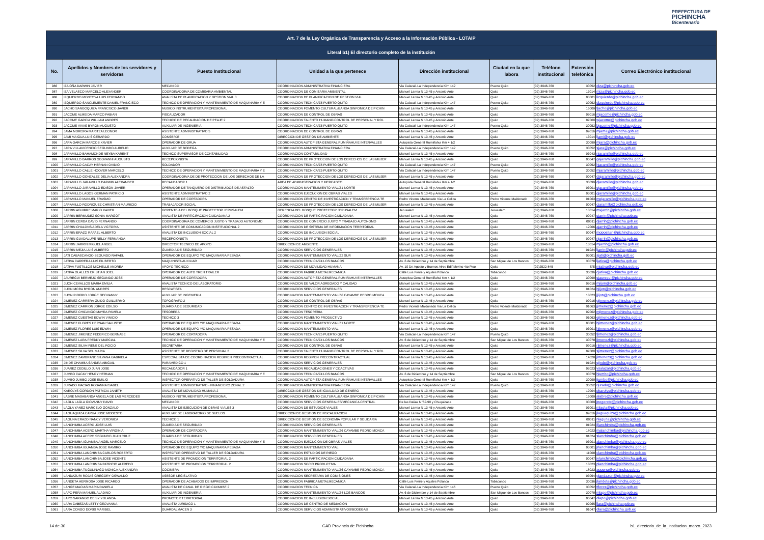PREFECTURA DE
PICHINCHA
Bicentenario
| Art. 7 de la Ley Orgánica de Transparencia y Acceso a la Información Pública - LOTAIP | | | | | | | | |
| --- | --- | --- | --- | --- | --- | --- | --- | --- |
| Literal b1) El directorio completo de la institución | | | | | | | | |
| No. | Apellidos y Nombres de los servidores y servidoras | Puesto Institucional | Unidad a la que pertenece | Dirección institucional | Ciudad en la que labora | Teléfono institucional | Extensión telefónica | Correo Electrónico institucional |
| 986 | IZA OÑA DARWIN JAVIER | MECANICO | COORDINACION ADMINISTRATIVA FINANCIERA | Via Calacali-La Independencia Klm 142 | Puerto Quito | (02) 3946-760 | 30052 | diza@pichincha.gob.ec |
| 987 | IZA VELASCO MARCELO ALEXANDER | COORDINADOR/A DE COMISARIA AMBIENTAL | COORDINACION DE COMISARIA AMBIENTAL | Manuel Larrea N 13-45 y Antonio Ante | Quito | (02) 3946-760 | 13014 | miza@pichincha.gob.ec |
| 988 | IZQUIERDO MONTOYA LUIS FERNANDO | ANALISTA DE PLANIFICACION Y GESTION VIAL 3 | COORDINACION DE PLANIFICACION DE GESTION VIAL | Manuel Larrea N 13-45 y Antonio Ante | Quito | (02) 3946-760 | 03001 | lizquierdo@pichincha.gob.ec |
| 989 | IZQUIERDO SANCLEMENTE DANIEL FRANCISCO | TECNICO DE OPERACION Y MANTENIMIENTO DE MAQUINARIA Y E | COORDINACION TECNICA/Z5 PUERTO QUITO | Via Calacali-La Independencia Klm 147 | Puerto Quito | (02) 3946-760 | 30052 | dizquierdo@pichincha.gob.ec |
| 990 | JACHO SANGOQUIZA FRANCISCO JAVIER | MUSICO INSTRUMENTISTA PROFESIONAL | COORDINACION FOMENTO CULTURAL/BANDA SINFONICA DE PICHIN | Manuel Larrea N 13-45 y Antonio Ante | Quito | (02) 3946-760 | 16009 | fjacho@pichincha.gob.ec |
| 991 | JACOME ALMEIDA MARCO FABIAN | FISCALIZADOR | COORDINACION DE CONTROL DE OBRAS | Manuel Larrea N 13-45 y Antonio Ante | Quito | (02) 3946-760 | 09016 | mjacome@pichincha.gob.ec |
| 992 | JACOME GARCIA WILLIAM ANDRES | TECNICO DE RECAUDACION DE PEAJE 2 | COORDINACION TALENTO HUMANO/CONTROL DE PERSONAL Y ROL | Manuel Larrea N 13-45 y Antonio Ante | Quito | (02) 3946-760 | 07000 | wjacome@pichincha.gob.ec |
| 993 | JACOME VIVAS BYRON AUGUSTO | AUXILIAR DE INGENIERIA | COORDINACION TECNICA/Z5 PUERTO QUITO | Via Calacali-La Independencia Klm 147 | Puerto Quito | (02) 3946-760 | 30052 | bjacome@pichincha.gob.ec |
| 994 | JAMA MOREIRA MARITZA LEONOR | ASISTENTE ADMINISTRATIVO 5 | COORDINACION DE CONTROL DE OBRAS | Manuel Larrea N 13-45 y Antonio Ante | Quito | (02) 3946-760 | 09016 | mjama@pichincha.gob.ec |
| 995 | JAMI MAIGUA LUIS GERARDO | CONSERJE | DIRECCION DE GESTION DE AMBIENTE | Manuel Larrea N 13-45 y Antonio Ante | Quito | (02) 3946-760 | 13014 | ljami@pichincha.gob.ec |
| 996 | JARA GARCIA MARCOS XAVIER | OPERADOR DE GRUA | COORDINACION AUTOPISTA GENERAL RUMIÑAHUI E INTERVALLES | Autopista General Rumiñahui Km 4 1/2 | Quito | (02) 3946-760 | 30099 | mjara@pichincha.gob.ec |
| 997 | JARA VILLAVICENCIO SEGUNDO AURELIO | AUXILIAR DE BODEGA | COORDINACION ADMINISTRATIVA FINANCIERA | Via Calacali-La Independencia Klm 142 | Puerto Quito | (02) 3946-760 | 30052 | sjara@pichincha.gob.ec |
| 998 | JARAMILLO BAHAMONDE NEYBA KARENT | TECNICO SUPERVISOR DE CONTABILIDAD | COORDINACION CONTABILIDAD | Manuel Larrea N 13-45 y Antonio Ante | Quito | (02) 3946-760 | 03043 | njaramillo@pichincha.gob.ec |
| 999 | JARAMILLO BARROS GEOVANNI AUGUSTO | RECEPCIONISTA | COORDINACION DE PROTECCION DE LOS DERECHOS DE LAS MUJER | Manuel Larrea N 13-45 y Antonio Ante | Quito | (02) 3946-760 | 00047 | gajaramillo@pichincha.gob.ec |
| 1000 | JARAMILLO CACAY HERNAN OVIDIO | SOLDADOR | COORDINACION TECNICA/Z5 PUERTO QUITO | Via Calacali-La Independencia Klm 147 | Puerto Quito | (02) 3946-760 | 30052 | hjaramillo@pichincha.gob.ec |
| 1001 | JARAMILLO CALLE HOOVER MARCELO | TECNICO DE OPERACION Y MANTENIMIENTO DE MAQUINARIA Y E | COORDINACION TECNICA/Z5 PUERTO QUITO | Via Calacali-La Independencia Klm 147 | Puerto Quito | (02) 3946-760 | 30052 | mjaramillo@pichincha.gob.ec |
| 1002 | JARAMILLO GONZALEZ DELIA ALEXANDRA | COORDINADOR/A DE DE PROTECCION DE LOS DERECHOS DE LA | COORDINACION DE PROTECCION DE LOS DERECHOS DE LAS MUJER | Manuel Larrea N 13-45 y Antonio Ante | Quito | (02) 3946-760 | 00047 | dajaramillo@pichincha.gob.ec |
| 1003 | JARAMILLO JARAMILLO DARWIN ALEXANDER | RECAUDADOR 1 | AREA DE ADMINISTRACION Y MERCADEO | Autopista General Rumiñahui Km 4 1/2 | Quito | (02) 3946-760 | 30099 | djaramillo@pichincha.gob.ec |
| 1004 | JARAMILLO JARAMILLO EDISON JAVIER | OPERADOR DE TANQUERO DE DISTRIBUIDOS DE ASFALTO | COORDINACION MANTENIMIENTO VIAL/Z1 NORTE | Manuel Larrea N 13-45 y Antonio Ante | Quito | (02) 3946-760 | 03001 | ejaramillo@pichincha.gob.ec |
| 1005 | JARAMILLO LAGOS GERMAN PATRICIO | ASISTENTE ADMINISTRATIVO 2 | COORDINACION EJECUCION DE OBRAS VIALES | Manuel Larrea N 13-45 y Antonio Ante | Quito | (02) 3946-760 | 03001 | gjaramillo@pichincha.gob.ec |
| 1006 | JARAMILLO MANUEL ERASMO | OPERADOR DE CORTADORA | COORDINACION CENTRO DE INVESTIGACION Y TRANSFERENCIA TE | Pedro Vicente Maldonado Via La Celica | Pedro Vicente Maldonado | (02) 3946-760 | 01063 | mejaramillo@pichincha.gob.ec |
| 1007 | JARAMILLO RODRIGUEZ CHRISTIAN MAURICIO | TRABAJADOR SOCIAL | COORDINACION DE PROTECCION DE LOS DERECHOS DE LAS MUJER | Manuel Larrea N 13-45 y Antonio Ante | Quito | (02) 3946-760 | 00047 | cjaramillo@pichincha.gob.ec |
| 1008 | JARRIN AGUIRRE MARIO XAVIER | GERENTE/A DEL BOSQUE PROTECTOR JERUSALEM | GERENCIA DEL BOSQUE PROTECTOR JERUSALEM | Jerusalem | Jerusalem | (02) 3946-760 | 13014 | mxjarrin@pichincha.gob.ec |
| 1009 | JARRIN BERMUDEZ SONIA MARGOT | ANALISTA DE PARTICIPACION CIUDADANA 2 | COORDINACION DE PARTICIPACION CIUDADANA | Manuel Larrea N 13-45 y Antonio Ante | Quito | (02) 3946-760 | 00047 | sjarrin@pichincha.gob.ec |
| 1010 | JARRIN CERDA DAVID FERNANDO | COORDINADOR/A DE COMERCIO JUSTO Y TRABAJO AUTONOMO | COORDINACION DE COMERCIO JUSTO Y TRABAJO AUTONOMO | Manuel Larrea N 13-45 y Antonio Ante | Quito | (02) 3946-760 | 00011 | djarrin@pichincha.gob.ec |
| 1011 | JARRIN CHALONS ADELA VICTORIA | ASISTENTE DE COMUNICACION INSTITUCIONAL 2 | COORDINACION DE SISTEMA DE INFORMACION TERRITORIAL | Manuel Larrea N 13-45 y Antonio Ante | Quito | (02) 3946-760 | 12006 | ajarrin@pichincha.gob.ec |
| 1012 | JARRIN ERAZO RAFAEL ALBERTO | ANALISTA DE INCLUSION SOCIAL 2 | COORDINACION DE INCLUSION SOCIAL | Manuel Larrea N 13-45 y Antonio Ante | Quito | (02) 3946-760 | 00047 | mopositan@pichincha.gob.ec |
| 1013 | JARRIN GUADALUPE NELLY FERNANDA | RECEPCIONISTA | COORDINACION DE PROTECCION DE LOS DERECHOS DE LAS MUJER | Manuel Larrea N 13-45 y Antonio Ante | Quito | (02) 3946-760 | 00047 | njarrin@pichincha.gob.ec |
| 1014 | JARRIN JARRIN MIGUEL ANGEL | DIRECTOR TECNICO DE APOYO | DIRECCION DE AMBIENTE | Manuel Larrea N 13-45 y Antonio Ante | Quito | (02) 3946-760 | 13014 | mjarrin@pichincha.gob.ec |
| 1015 | JARRIN MEJIA LUIS ALBERTO | GUARDIA DE SEGURIDAD | COORDINACION SERVICIOS GENERALES | Manuel Larrea N 13-45 y Antonio Ante | Quito | (02) 3946-760 | 01024 | ljarrin@pichincha.gob.ec |
| 1016 | JATI CABASCANGO SEGUNDO RAFAEL | OPERADOR DE EQUIPO Y/O MAQUINARIA PESADA | COORDINACION MANTENIMIENTO VIAL/Z2 SUR | Manuel Larrea N 13-45 y Antonio Ante | Quito | (02) 3946-760 | 03001 | sjati@pichincha.gob.ec |
| 1017 | JATIVA CARRERA LUIS FILIBERTO | MAQUINISTA AUXILIAR | COORDINACION TECNICA/Z4 LOS BANCOS | Av. 6 de Diciembre y 14 de Septiembre | San Miguel de Los Bancos | (02) 3946-760 | 30078 | ljativa@pichincha.gob.ec |
| 1018 | JATIVA FUSTILLOS MICHELLE ANDREA | APOYO TECNICO | COORDINACION DE MOVILIDAD HUMANA | Av. 10 De Agosto y Buenos Aires Edif Merino 4to Piso | Quito | (02)2522-845 | S/E | mjativa@pichincha.gob.ec |
| 1019 | JATIVA OLALLES CRISTIAN JOEL | OPERADOR DE AUTO TREN TRAILER | COORDINACION FABRICA METALMECANICA | Calle Luis Freire y Aquiles Polanco | Tabacundo | (02) 3946-760 | 30036 | cjativa@pichincha.gob.ec |
| 1020 | JAUREGUI BERMEJO SEGUNDO JOSE | OPERADOR DE CORTADORA | COORDINACION AUTOPISTA GENERAL RUMIÑAHUI E INTERVALLES | Autopista General Rumiñahui Km 4 1/2 | Quito | (02) 3946-760 | 30099 | sjauregui@pichincha.gob.ec |
| 1021 | JIJON CEVALLOS MARIA EMILIA | ANALISTA TECNICO DE LABORATORIO | COORDINACION DE VALOR AGREGADO Y CALIDAD | Manuel Larrea N 13-45 y Antonio Ante | Quito | (02) 3946-760 | 09016 | mjijon@pichincha.gob.ec |
| 1022 | JIJON MORA BYRON ANDRES | RESCATISTA | COORDINACION SERVICIOS GENERALES | Manuel Larrea N 13-45 y Antonio Ante | Quito | (02) 3946-760 | 01024 | bjijon@pichincha.gob.ec |
| 1023 | JIJON RIOFRIO JORGE GEOVANNY | AUXILIAR DE INGENIERIA | COORDINACION MANTENIMIENTO VIAL/Z6 CAYAMBE PEDRO MONCA | Manuel Larrea N 13-45 y Antonio Ante | Quito | (02) 3946-760 | 18023 | jjijon@pichincha.gob.ec |
| 1024 | JIMENEZ CARRERA GUIDO GUILLERMO | TOPOGRAFO 2 | COORDINACION DE CONTROL DE OBRAS | Manuel Larrea N 13-45 y Antonio Ante | Quito | (02) 3946-760 | 09016 | gjimenez@pichincha.gob.ec |
| 1025 | JIMENEZ CARRION JORGE EDILSO | GUARDIA DE SEGURIDAD | COORDINACION CENTRO DE INVESTIGACION Y TRANSFERENCIA TE | Pedro Vicente Maldonado Via La Celica | Pedro Vicente Maldonado | (02) 3946-760 | 01063 | jjimenez@pichincha.gob.ec |
| 1026 | JIMENEZ CHICANGO MAYRA PAMELA | TESORERA | COORDINACION TESORERIA | Manuel Larrea N 13-45 y Antonio Ante | Quito | (02) 3946-760 | 02002 | mjimenez@pichincha.gob.ec |
| 1027 | JIMENEZ CUESTAS EDWIN VINICIO | TECNICO 3 | COORDINACION FOMENTO PRODUCTIVO | Manuel Larrea N 13-45 y Antonio Ante | Quito | (02) 3946-760 | 01063 | ejimenez@pichincha.gob.ec |
| 1028 | JIMENEZ FLORES HERNAN SALUSTIO | OPERADOR DE EQUIPO Y/O MAQUINARIA PESADA | COORDINACION MANTENIMIENTO VIAL/Z1 NORTE | Manuel Larrea N 13-45 y Antonio Ante | Quito | (02) 3946-760 | 03001 | hjimenez@pichincha.gob.ec |
| 1029 | JIMENEZ FLORES LUIS EDWIN | OPERADOR DE EQUIPO Y/O MAQUINARIA PESADA | COORDINACION MANTENIMIENTO VIAL | Manuel Larrea N 13-45 y Antonio Ante | Quito | (02) 3946-760 | 03001 | hjimenez@pichincha.gob.ec |
| 1030 | JIMENEZ JIMENEZ FEDERICO BERNABE | OPERADOR DE CORTADORA | COORDINACION TECNICA/Z5 PUERTO QUITO | Via Calacali-La Independencia Klm 147 | Puerto Quito | (02) 3946-760 | 30052 | fjimenez@pichincha.gob.ec |
| 1031 | JIMENEZ LARA FREDDY MARCIAL | TECNICO DE OPERACION Y MANTENIMIENTO DE MAQUINARIA Y E | COORDINACION TECNICA/Z4 LOS BANCOS | Av. 6 de Diciembre y 14 de Septiembre | San Miguel de Los Bancos | (02) 3946-760 | 30078 | jimenezf@pichincha.gob.ec |
| 1032 | JIMENEZ SILVA IRENE DEL ROCIO | SECRETARIA | COORDINACION DE CONTROL DE OBRAS | Manuel Larrea N 13-45 y Antonio Ante | Quito | (02) 3946-760 | 09016 | rjimenez@pichincha.gob.ec |
| 1033 | JIMENEZ SILVA SOL MARIA | ASISTENTE DE REGISTRO DE PERSONAL 2 | COORDINACION TALENTO HUMANO/CONTROL DE PERSONAL Y ROL | Manuel Larrea N 13-45 y Antonio Ante | Quito | (02) 3946-760 | 07000 | sjimenez@pichincha.gob.ec |
| 1034 | JIMENEZ ZAMBRANO SILVANA GABRIELA | ESPECIALISTA DE COORDINACION REGIMEN PRECONTRACTUAL | COORDINACION REGIMEN PRECONTRACTUAL | Manuel Larrea N 13-45 y Antonio Ante | Quito | (02) 3946-760 | 14028 | jimenezs@pichincha.gob.ec |
| 1035 | JINDE CHAMBA SANDRA ABIGAIL | PARAMEDICO 1 | COORDINACION SERVICIOS GENERALES | Manuel Larrea N 13-45 y Antonio Ante | Quito | (02) 3946-760 | 01024 | sjinde@pichincha.gob.ec |
| 1036 | JUAREZ CEDILLO JUAN JOSE | RECAUDADOR 1 | COORDINACION RECAUDACIONES Y COACTIVAS | Manuel Larrea N 13-45 y Antonio Ante | Quito | (02) 3946-760 | 02023 | vsalazar@pichincha.gob.ec |
| 1037 | JUMBO CACAY HENRY HERNAN | TECNICO DE OPERACION Y MANTENIMIENTO DE MAQUINARIA Y E | COORDINACION TECNICA/Z4 LOS BANCOS | Av. 6 de Diciembre y 14 de Septiembre | San Miguel de Los Bancos | (02) 3946-760 | 30078 | hjumbo@pichincha.gob.ec |
| 1038 | JUMBO JUMBO JOSE EMILIO | INSPECTOR OPERATIVO DE TALLER DE SOLDADURA | COORDINACION AUTOPISTA GENERAL RUMIÑAHUI E INTERVALLES | Autopista General Rumiñahui Km 4 1/2 | Quito | (02) 3946-760 | 30099 | jjumbo@pichincha.gob.ec |
| 1039 | JURADO MACIAS ROSANNA ISABEL | ASISTENTE ADMINISTRATIVO - FINANCIERO ZONAL 2 | COORDINACION ADMINISTRATIVA FINANCIERA | Via Calacali-La Independencia Klm 142 | Puerto Quito | (02) 3946-760 | 30052 | rjurado@pichincha.gob.ec |
| 1040 | KAROLYS GORDON PATRICIA JANETH | ANALISTA DE MOVILIDAD HUMANA 2 | DIRECCION DE GESTION DE IGUALDAD DE GENERO | Manuel Larrea N 13-45 y Antonio Ante | Quito | (02) 3946-760 | 19004 | pkarolys@pichincha.gob.ec |
| 1041 | LABRE MASABANDA ANGELA DE LAS MERCEDES | MUSICO INSTRUMENTISTA PROFESIONAL | COORDINACION FOMENTO CULTURAL/BANDA SINFONICA DE PICHIN | Manuel Larrea N 13-45 y Antonio Ante | Quito | (02) 3946-760 | 16009 | alabre@pichincha.gob.ec |
| 1042 | LAGLA LAGLA GIOVANNY DAVID | MECANICO | COORDINACION SERVICIOS GENERALES/MECANICA CENTRAL | De las Dalias N°62-90 y Chuquizaca | Quito | (02) 3946-760 | 30009 | jnegerete@pichincha.gob.ec |
| 1043 | LAGLA YANEZ MARCELO GONZALO | ANALISTA DE EJECUCION DE OBRAS VIALES 3 | COORDINACION DE ESTUDIOS VIALES | Manuel Larrea N 13-45 y Antonio Ante | Quito | (02) 3946-760 | 03001 | mlagla@pichincha.gob.ec |
| 1044 | LAGUAQUIZA CARUA JOSE MODESTO | AUXILIAR DE LABORATORIO DE SUELOS | DIRECCION DE GESTION DE FISCALIZACION | Manuel Larrea N 13-45 y Antonio Ante | Quito | (02) 3946-760 | 09016 | jlaguaquiza@pichincha.gob.ec |
| 1045 | LAGUNA ERAZO NANCY VERONICA | TECNICO 1 | DIRECCION DE GESTION DE ECONOMIA POPULAR Y SOLIDARIA | Manuel Larrea N 13-45 y Antonio Ante | Quito | (02) 3946-760 | 00011 | nlaguna@pichincha.gob.ec |
| 1046 | LANCHIMBA ACERO JOSE LUIS | GUARDIA DE SEGURIDAD | COORDINACION SERVICIOS GENERALES | Manuel Larrea N 13-45 y Antonio Ante | Quito | (02) 3946-760 | 01024 | jllanchimba@pichincha.gob.ec |
| 1047 | LANCHIMBA ACERO MARTHA VIRGINIA | OPERADOR DE CORTADORA | COORDINACION MANTENIMIENTO VIAL/Z6 CAYAMBE PEDRO MONCA | Manuel Larrea N 13-45 y Antonio Ante | Quito | (02) 3946-760 | 18023 | malanchimba@pichincha.gob.ec |
| 1048 | LANCHIMBA ACERO SEGUNDO JUAN CRUZ | GUARDIA DE SEGURIDAD | COORDINACION SERVICIOS GENERALES | Manuel Larrea N 13-45 y Antonio Ante | Quito | (02) 3946-760 | 01024 | slanchimba@pichincha.gob.ec |
| 1049 | LANCHIMBA IGUAMBA ANGEL MARCELO | TECNICO DE OPERACION Y MANTENIMIENTO DE MAQUINARIA Y E | COORDINACION EJECUCION DE OBRAS VIALES | Manuel Larrea N 13-45 y Antonio Ante | Quito | (02) 3946-760 | 03001 | alanchimba@pichincha.gob.ec |
| 1050 | LANCHIMBA IGUAMBA JOSE RAMIRO | OPERADOR DE EQUIPO Y/O MAQUINARIA PESADA | COORDINACION MANTENIMIENTO VIAL | Manuel Larrea N 13-45 y Antonio Ante | Quito | (02) 3946-760 | 03001 | jrlanchimba@pichincha.gob.ec |
| 1051 | LANCHIMBA LANCHIMBA CARLOS ROBERTO | INSPECTOR OPERATIVO DE TALLER DE SOLDADURA | COORDINACION ESTUDIOS DE RIEGO | Manuel Larrea N 13-45 y Antonio Ante | Quito | (02) 3946-760 | 11008 | clanchimba@pichincha.gob.ec |
| 1052 | LANCHIMBA LANCHIMBA JOSE VICENTE | ASISTENTE DE PROMOCION TERRITORIAL 2 | COORDINACION DE PARTICIPACION CIUDADANA | Manuel Larrea N 13-45 y Antonio Ante | Quito | (02) 3946-760 | 00047 | jvlanchimba@pichincha.gob.ec |
| 1053 | LANCHIMBA LANCHIMBA PATRICIO ALFREDO | ASISTENTE DE PROMOCION TERRITORIAL 2 | COORDINACION SOCIO PRODUCTIVA | Manuel Larrea N 13-45 y Antonio Ante | Quito | (02) 3946-760 | 18023 | planchimba@pichincha.gob.ec |
| 1054 | LANCHIMBA TUGULINAGO MONICA ALEXANDRA | COCINERA | COORDINACION MANTENIMIENTO VIAL/Z6 CAYAMBE PEDRO MONCA | Manuel Larrea N 13-45 y Antonio Ante | Quito | (02) 3946-760 | 18023 | aguerra@pichincha.gob.ec |
| 1055 | LANDAZURI ROJAS GREGORY OSWALDO | ASESOR LEGISLATIVO | COORDINACION SECRETARIA DE COMISIONES | Manuel Larrea N 13-45 y Antonio Ante | Quito | (02) 3946-760 | 03054 | glandazuri@pichincha.gob.ec |
| 1056 | LANDETA HERMOSA JOSE RICARDO | OPERADOR DE ACABADOS DE IMPRESION | COORDINACION FABRICA METALMECANICA | Calle Luis Freire y Aquiles Polanco | Tabacundo | (02) 3946-760 | 30036 | jlandeta@pichincha.gob.ec |
| 1057 | LANGE MACIAS MARIA DANIELA | ANALISTA DE CANAL DE RIEGO CAYAMBE 2 | COORDINACION TECNICA | Via Calacali-La Independencia Klm 145 | Puerto Quito | (02) 3946-760 | 30052 | tflores@pichincha.gob.ec |
| 1058 | LAPO PEÑA MANUEL ALADINO | AUXILIAR DE INGENIERIA | COORDINACION MANTENIMIENTO VIAL/Z4 LOS BANCOS | Av. 6 de Diciembre y 14 de Septiembre | San Miguel de Los Bancos | (02) 3946-760 | 30078 | mlapo@pichincha.gob.ec |
| 1059 | LAPO SARANGO DEISY YOLANDA | PROMOTOR TERRITORIAL | COORDINACION DE INCLUSION SOCIAL | Manuel Larrea N 13-45 y Antonio Ante | Quito | (02) 3946-760 | 00047 | dlapo@pichincha.gob.ec |
| 1060 | LARA CABEZAS LETTY GEOVANNA | ANALISTA JURIDICO 1 | COORDINACION DE CENTRO DE MEDIACION | Manuel Larrea N 13-45 y Antonio Ante | Quito | (02) 3946-760 | 02065 | llara@pichincha.gob.ec |
| 1061 | LARA CONGO DORIS MARIBEL | GUARDALMACEN 3 | COORDINACION SERVICIOS ADMINISTRATIVOS/BODEGAS | Manuel Larrea N 13-45 y Antonio Ante | Quito | (02) 3946-760 | 01047 | dlara@pichincha.gob.ec |
14 de 30 GAD Provincia de Pichincha b1_directorio_de_la_institucion_marzo_2023